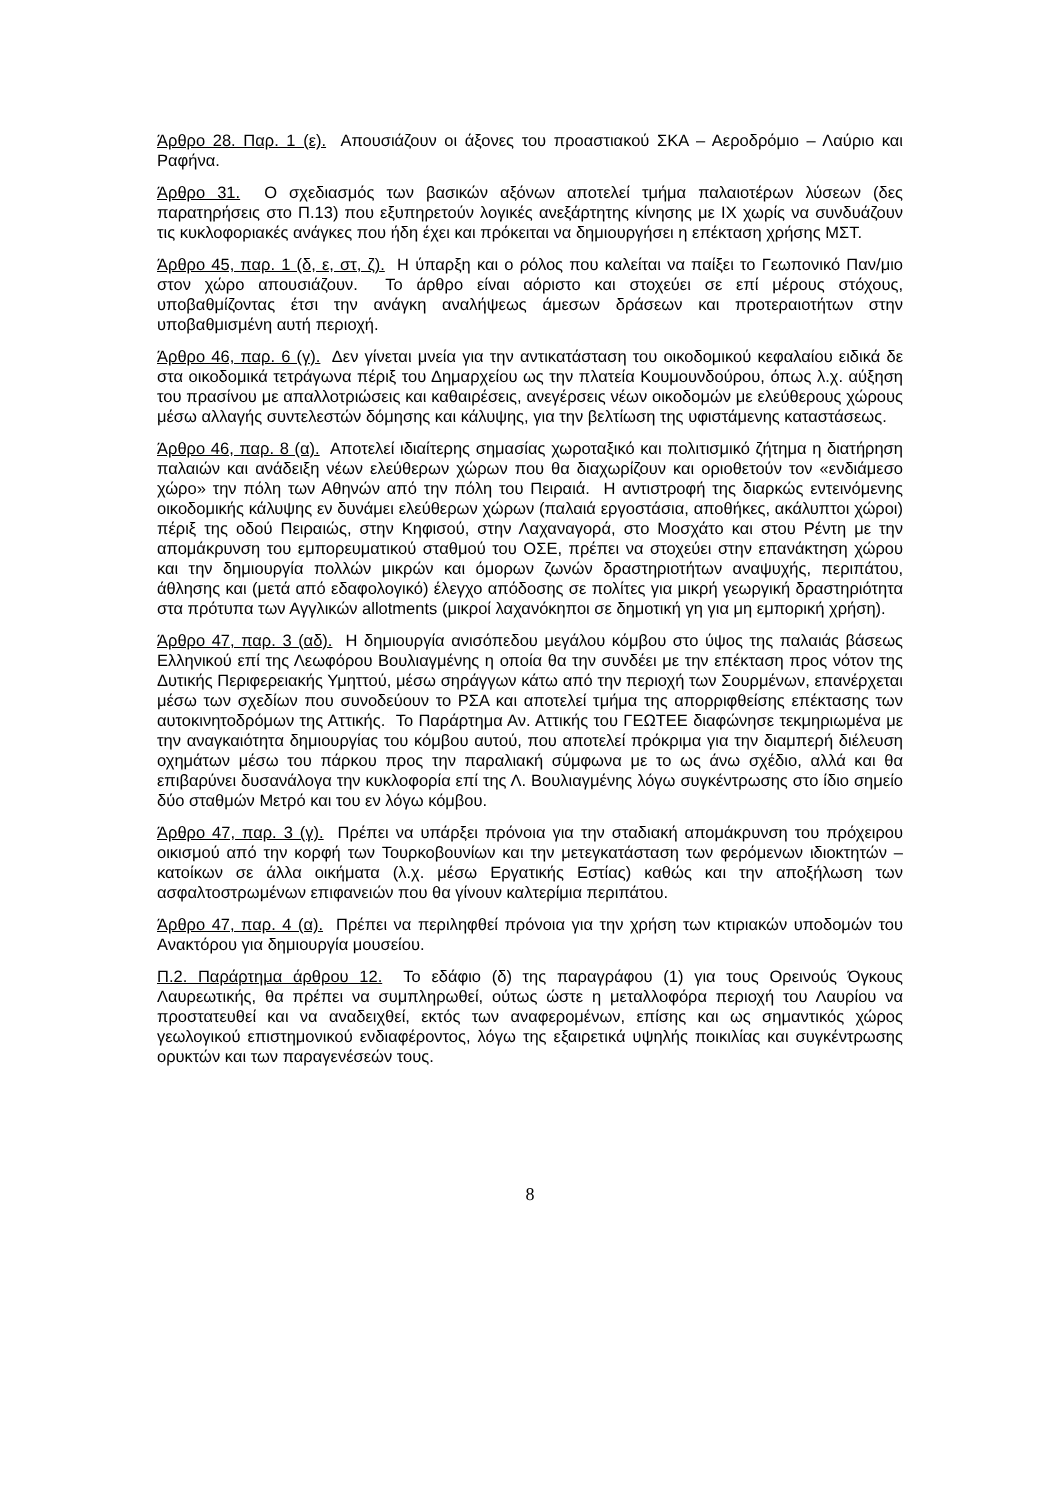Άρθρο 28. Παρ. 1 (ε). Απουσιάζουν οι άξονες του προαστιακού ΣΚΑ – Αεροδρόμιο – Λαύριο και Ραφήνα.
Άρθρο 31. Ο σχεδιασμός των βασικών αξόνων αποτελεί τμήμα παλαιοτέρων λύσεων (δες παρατηρήσεις στο Π.13) που εξυπηρετούν λογικές ανεξάρτητης κίνησης με ΙΧ χωρίς να συνδυάζουν τις κυκλοφοριακές ανάγκες που ήδη έχει και πρόκειται να δημιουργήσει η επέκταση χρήσης ΜΣΤ.
Άρθρο 45, παρ. 1 (δ, ε, στ, ζ). Η ύπαρξη και ο ρόλος που καλείται να παίξει το Γεωπονικό Παν/μιο στον χώρο απουσιάζουν. Το άρθρο είναι αόριστο και στοχεύει σε επί μέρους στόχους, υποβαθμίζοντας έτσι την ανάγκη αναλήψεως άμεσων δράσεων και προτεραιοτήτων στην υποβαθμισμένη αυτή περιοχή.
Άρθρο 46, παρ. 6 (γ). Δεν γίνεται μνεία για την αντικατάσταση του οικοδομικού κεφαλαίου ειδικά δε στα οικοδομικά τετράγωνα πέριξ του Δημαρχείου ως την πλατεία Κουμουνδούρου, όπως λ.χ. αύξηση του πρασίνου με απαλλοτριώσεις και καθαιρέσεις, ανεγέρσεις νέων οικοδομών με ελεύθερους χώρους μέσω αλλαγής συντελεστών δόμησης και κάλυψης, για την βελτίωση της υφιστάμενης καταστάσεως.
Άρθρο 46, παρ. 8 (α). Αποτελεί ιδιαίτερης σημασίας χωροταξικό και πολιτισμικό ζήτημα η διατήρηση παλαιών και ανάδειξη νέων ελεύθερων χώρων που θα διαχωρίζουν και οριοθετούν τον «ενδιάμεσο χώρο» την πόλη των Αθηνών από την πόλη του Πειραιά. Η αντιστροφή της διαρκώς εντεινόμενης οικοδομικής κάλυψης εν δυνάμει ελεύθερων χώρων (παλαιά εργοστάσια, αποθήκες, ακάλυπτοι χώροι) πέριξ της οδού Πειραιώς, στην Κηφισού, στην Λαχαναγορά, στο Μοσχάτο και στου Ρέντη με την απομάκρυνση του εμπορευματικού σταθμού του ΟΣΕ, πρέπει να στοχεύει στην επανάκτηση χώρου και την δημιουργία πολλών μικρών και όμορων ζωνών δραστηριοτήτων αναψυχής, περιπάτου, άθλησης και (μετά από εδαφολογικό) έλεγχο απόδοσης σε πολίτες για μικρή γεωργική δραστηριότητα στα πρότυπα των Αγγλικών allotments (μικροί λαχανόκηποι σε δημοτική γη για μη εμπορική χρήση).
Άρθρο 47, παρ. 3 (αδ). Η δημιουργία ανισόπεδου μεγάλου κόμβου στο ύψος της παλαιάς βάσεως Ελληνικού επί της Λεωφόρου Βουλιαγμένης η οποία θα την συνδέει με την επέκταση προς νότον της Δυτικής Περιφερειακής Υμηττού, μέσω σηράγγων κάτω από την περιοχή των Σουρμένων, επανέρχεται μέσω των σχεδίων που συνοδεύουν το ΡΣΑ και αποτελεί τμήμα της απορριφθείσης επέκτασης των αυτοκινητοδρόμων της Αττικής. Το Παράρτημα Αν. Αττικής του ΓΕΩΤΕΕ διαφώνησε τεκμηριωμένα με την αναγκαιότητα δημιουργίας του κόμβου αυτού, που αποτελεί πρόκριμα για την διαμπερή διέλευση οχημάτων μέσω του πάρκου προς την παραλιακή σύμφωνα με το ως άνω σχέδιο, αλλά και θα επιβαρύνει δυσανάλογα την κυκλοφορία επί της Λ. Βουλιαγμένης λόγω συγκέντρωσης στο ίδιο σημείο δύο σταθμών Μετρό και του εν λόγω κόμβου.
Άρθρο 47, παρ. 3 (γ). Πρέπει να υπάρξει πρόνοια για την σταδιακή απομάκρυνση του πρόχειρου οικισμού από την κορφή των Τουρκοβουνίων και την μετεγκατάσταση των φερόμενων ιδιοκτητών – κατοίκων σε άλλα οικήματα (λ.χ. μέσω Εργατικής Εστίας) καθώς και την αποξήλωση των ασφαλτοστρωμένων επιφανειών που θα γίνουν καλτερίμια περιπάτου.
Άρθρο 47, παρ. 4 (α). Πρέπει να περιληφθεί πρόνοια για την χρήση των κτιριακών υποδομών του Ανακτόρου για δημιουργία μουσείου.
Π.2. Παράρτημα άρθρου 12. Το εδάφιο (δ) της παραγράφου (1) για τους Ορεινούς Όγκους Λαυρεωτικής, θα πρέπει να συμπληρωθεί, ούτως ώστε η μεταλλοφόρα περιοχή του Λαυρίου να προστατευθεί και να αναδειχθεί, εκτός των αναφερομένων, επίσης και ως σημαντικός χώρος γεωλογικού επιστημονικού ενδιαφέροντος, λόγω της εξαιρετικά υψηλής ποικιλίας και συγκέντρωσης ορυκτών και των παραγενέσεών τους.
8